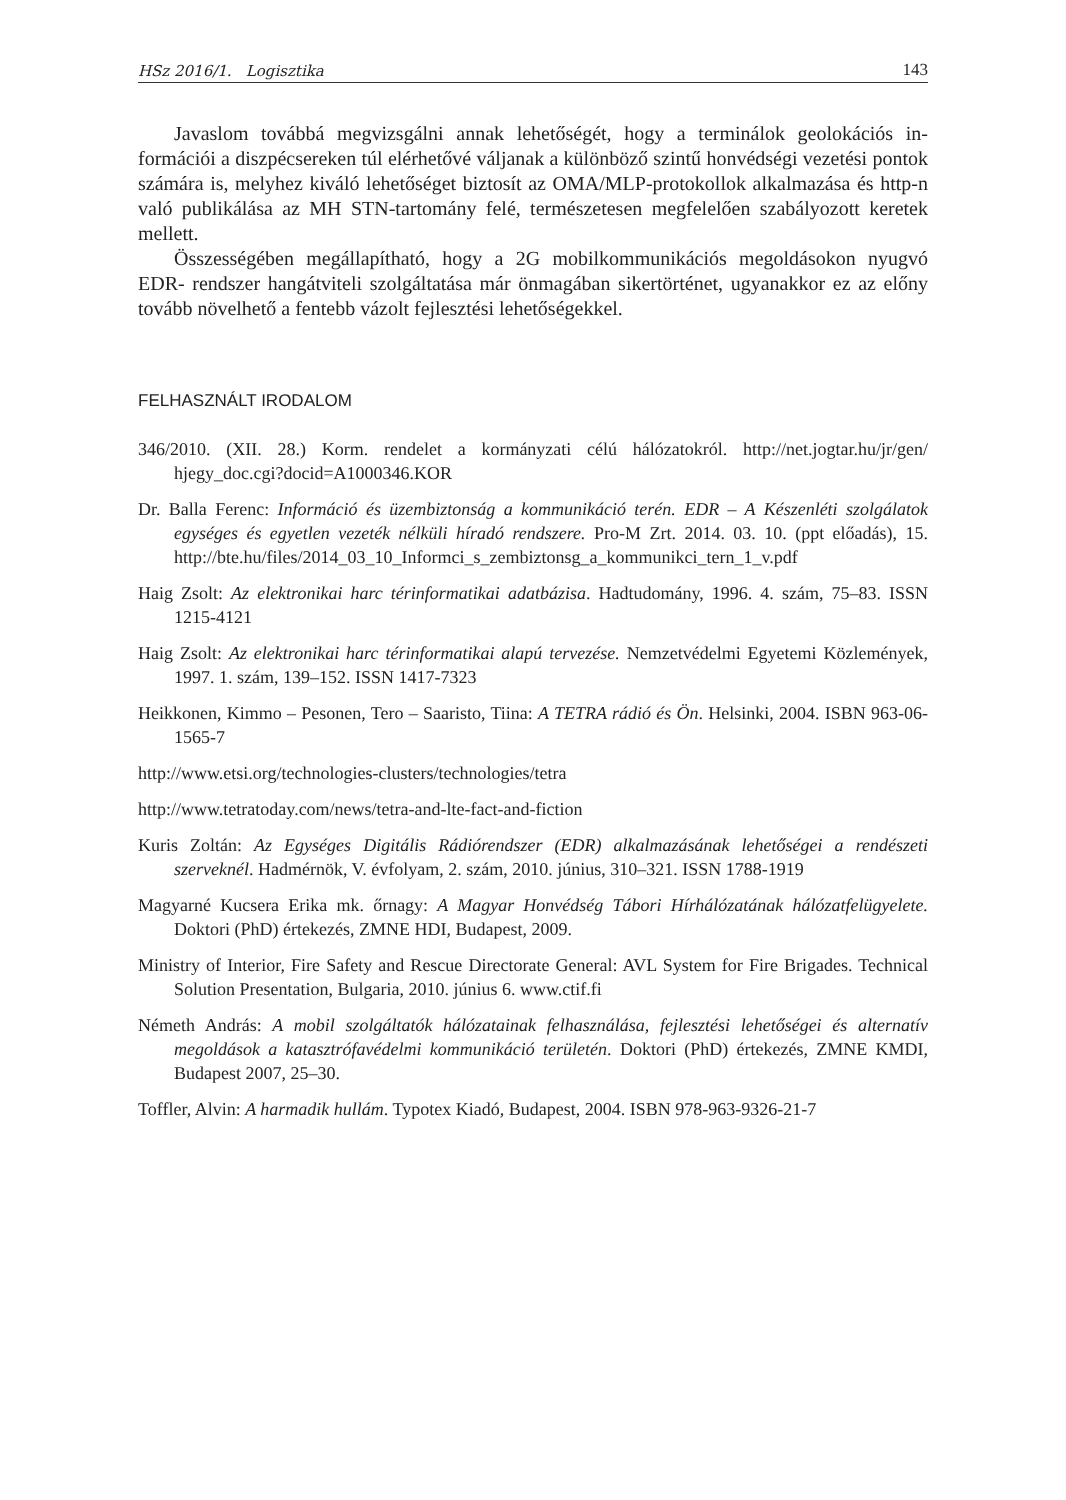HSz 2016/1. Logisztika 143
Javaslom továbbá megvizsgálni annak lehetőségét, hogy a terminálok geolokációs in­formációi a diszpécsereken túl elérhetővé váljanak a különböző szintű honvédségi vezetési pontok számára is, melyhez kiváló lehetőséget biztosít az OMA/MLP-protokollok alkal­mazása és http-n való publikálása az MH STN-tartomány felé, természetesen megfelelően szabályozott keretek mellett.
Összességében megállapítható, hogy a 2G mobilkommunikációs megoldásokon nyugvó EDR- rendszer hangátviteli szolgáltatása már önmagában sikertörténet, ugyanakkor ez az előny tovább növelhető a fentebb vázolt fejlesztési lehetőségekkel.
FELHASZNÁLT IRODALOM
346/2010. (XII. 28.) Korm. rendelet a kormányzati célú hálózatokról. http://net.jogtar.hu/jr/gen/ hjegy_doc.cgi?docid=A1000346.KOR
Dr. Balla Ferenc: Információ és üzembiztonság a kommunikáció terén. EDR – A Készenléti szolgálatok egységes és egyetlen vezeték nélküli híradó rendszere. Pro-M Zrt. 2014. 03. 10. (ppt előadás), 15. http://bte.hu/files/2014_03_10_Informci_s_zembiztonsg_a_kommunikci_tern_1_v.pdf
Haig Zsolt: Az elektronikai harc térinformatikai adatbázisa. Hadtudomány, 1996. 4. szám, 75–83. ISSN 1215-4121
Haig Zsolt: Az elektronikai harc térinformatikai alapú tervezése. Nemzetvédelmi Egyetemi Közle­mények, 1997. 1. szám, 139–152. ISSN 1417-7323
Heikkonen, Kimmo – Pesonen, Tero – Saaristo, Tiina: A TETRA rádió és Ön. Helsinki, 2004. ISBN 963-06-1565-7
http://www.etsi.org/technologies-clusters/technologies/tetra
http://www.tetratoday.com/news/tetra-and-lte-fact-and-fiction
Kuris Zoltán: Az Egységes Digitális Rádiórendszer (EDR) alkalmazásának lehetőségei a rendészeti szerveknél. Hadmérnök, V. évfolyam, 2. szám, 2010. június, 310–321. ISSN 1788-1919
Magyarné Kucsera Erika mk. őrnagy: A Magyar Honvédség Tábori Hírhálózatának hálózatfelügyelete. Doktori (PhD) értekezés, ZMNE HDI, Budapest, 2009.
Ministry of Interior, Fire Safety and Rescue Directorate General: AVL System for Fire Brigades. Technical Solution Presentation, Bulgaria, 2010. június 6. www.ctif.fi
Németh András: A mobil szolgáltatók hálózatainak felhasználása, fejlesztési lehetőségei és alternatív megoldások a katasztrófavédelmi kommunikáció területén. Doktori (PhD) értekezés, ZMNE KMDI, Budapest 2007, 25–30.
Toffler, Alvin: A harmadik hullám. Typotex Kiadó, Budapest, 2004. ISBN 978-963-9326-21-7